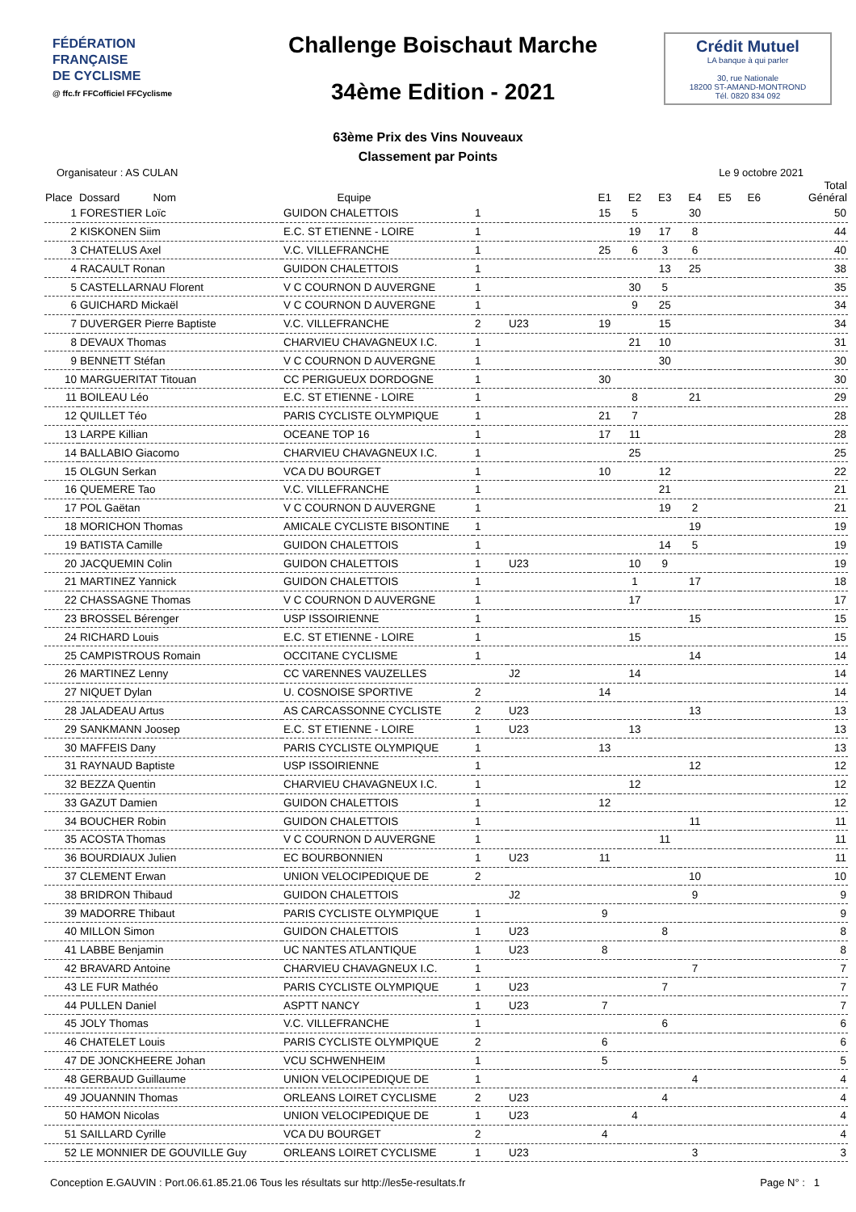FÉDÉRATION
FRANÇAISE
DE CYCLISME
@ ffc.fr FFCofficiel FFCyclisme
Challenge Boischaut Marche
34ème Edition - 2021
Crédit Mutuel
LA banque à qui parler
30, rue Nationale
18200 ST-AMAND-MONTROND
Tél. 0820 834 092
63ème Prix des Vins Nouveaux
Classement par Points
Organisateur : AS CULAN Le 9 octobre 2021
| Place | Dossard Nom | Equipe | | | E1 | E2 | E3 | E4 | E5 | E6 | Total Général |
| --- | --- | --- | --- | --- | --- | --- | --- | --- | --- | --- | --- |
| 1 | FORESTIER Loïc | GUIDON CHALETTOIS | 1 | | 15 | 5 | | 30 | | | 50 |
| 2 | KISKONEN Siim | E.C. ST ETIENNE - LOIRE | 1 | | | 19 | 17 | 8 | | | 44 |
| 3 | CHATELUS Axel | V.C. VILLEFRANCHE | 1 | | 25 | 6 | 3 | 6 | | | 40 |
| 4 | RACAULT Ronan | GUIDON CHALETTOIS | 1 | | | | 13 | 25 | | | 38 |
| 5 | CASTELLARNAU Florent | V C COURNON D AUVERGNE | 1 | | | 30 | 5 | | | | 35 |
| 6 | GUICHARD Mickaël | V C COURNON D AUVERGNE | 1 | | | 9 | 25 | | | | 34 |
| 7 | DUVERGER Pierre Baptiste | V.C. VILLEFRANCHE | 2 | U23 | 19 | | 15 | | | | 34 |
| 8 | DEVAUX Thomas | CHARVIEU CHAVAGNEUX I.C. | 1 | | | 21 | 10 | | | | 31 |
| 9 | BENNETT Stéfan | V C COURNON D AUVERGNE | 1 | | | | 30 | | | | 30 |
| 10 | MARGUERITAT Titouan | CC PERIGUEUX DORDOGNE | 1 | | 30 | | | | | | 30 |
| 11 | BOILEAU Léo | E.C. ST ETIENNE - LOIRE | 1 | | | 8 | | 21 | | | 29 |
| 12 | QUILLET Téo | PARIS CYCLISTE OLYMPIQUE | 1 | | 21 | 7 | | | | | 28 |
| 13 | LARPE Killian | OCEANE TOP 16 | 1 | | 17 | 11 | | | | | 28 |
| 14 | BALLABIO Giacomo | CHARVIEU CHAVAGNEUX I.C. | 1 | | | 25 | | | | | 25 |
| 15 | OLGUN Serkan | VCA DU BOURGET | 1 | | 10 | | 12 | | | | 22 |
| 16 | QUEMERE Tao | V.C. VILLEFRANCHE | 1 | | | | 21 | | | | 21 |
| 17 | POL Gaëtan | V C COURNON D AUVERGNE | 1 | | | | 19 | 2 | | | 21 |
| 18 | MORICHON Thomas | AMICALE CYCLISTE BISONTINE | 1 | | | | | 19 | | | 19 |
| 19 | BATISTA Camille | GUIDON CHALETTOIS | 1 | | | | 14 | 5 | | | 19 |
| 20 | JACQUEMIN Colin | GUIDON CHALETTOIS | 1 | U23 | | 10 | 9 | | | | 19 |
| 21 | MARTINEZ Yannick | GUIDON CHALETTOIS | 1 | | | 1 | | 17 | | | 18 |
| 22 | CHASSAGNE Thomas | V C COURNON D AUVERGNE | 1 | | | 17 | | | | | 17 |
| 23 | BROSSEL Bérenger | USP ISSOIRIENNE | 1 | | | | | 15 | | | 15 |
| 24 | RICHARD Louis | E.C. ST ETIENNE - LOIRE | 1 | | | 15 | | | | | 15 |
| 25 | CAMPISTROUS Romain | OCCITANE CYCLISME | 1 | | | | | 14 | | | 14 |
| 26 | MARTINEZ Lenny | CC VARENNES VAUZELLES | | J2 | | 14 | | | | | 14 |
| 27 | NIQUET Dylan | U. COSNOISE SPORTIVE | 2 | | 14 | | | | | | 14 |
| 28 | JALADEAU Artus | AS CARCASSONNE CYCLISTE | 2 | U23 | | | | 13 | | | 13 |
| 29 | SANKMANN Joosep | E.C. ST ETIENNE - LOIRE | 1 | U23 | | 13 | | | | | 13 |
| 30 | MAFFEIS Dany | PARIS CYCLISTE OLYMPIQUE | 1 | | 13 | | | | | | 13 |
| 31 | RAYNAUD Baptiste | USP ISSOIRIENNE | 1 | | | | | 12 | | | 12 |
| 32 | BEZZA Quentin | CHARVIEU CHAVAGNEUX I.C. | 1 | | | 12 | | | | | 12 |
| 33 | GAZUT Damien | GUIDON CHALETTOIS | 1 | | 12 | | | | | | 12 |
| 34 | BOUCHER Robin | GUIDON CHALETTOIS | 1 | | | | | 11 | | | 11 |
| 35 | ACOSTA Thomas | V C COURNON D AUVERGNE | 1 | | | | 11 | | | | 11 |
| 36 | BOURDIAUX Julien | EC BOURBONNIEN | 1 | U23 | 11 | | | | | | 11 |
| 37 | CLEMENT Erwan | UNION VELOCIPEDIQUE DE | 2 | | | | | 10 | | | 10 |
| 38 | BRIDRON Thibaud | GUIDON CHALETTOIS | | J2 | | | | 9 | | | 9 |
| 39 | MADORRE Thibaut | PARIS CYCLISTE OLYMPIQUE | 1 | | 9 | | | | | | 9 |
| 40 | MILLON Simon | GUIDON CHALETTOIS | 1 | U23 | | | 8 | | | | 8 |
| 41 | LABBE Benjamin | UC NANTES ATLANTIQUE | 1 | U23 | 8 | | | | | | 8 |
| 42 | BRAVARD Antoine | CHARVIEU CHAVAGNEUX I.C. | 1 | | | | | 7 | | | 7 |
| 43 | LE FUR Mathéo | PARIS CYCLISTE OLYMPIQUE | 1 | U23 | | | 7 | | | | 7 |
| 44 | PULLEN Daniel | ASPTT NANCY | 1 | U23 | 7 | | | | | | 7 |
| 45 | JOLY Thomas | V.C. VILLEFRANCHE | 1 | | | | 6 | | | | 6 |
| 46 | CHATELET Louis | PARIS CYCLISTE OLYMPIQUE | 2 | | 6 | | | | | | 6 |
| 47 | DE JONCKHEERE Johan | VCU SCHWENHEIM | 1 | | 5 | | | | | | 5 |
| 48 | GERBAUD Guillaume | UNION VELOCIPEDIQUE DE | 1 | | | | | 4 | | | 4 |
| 49 | JOUANNIN Thomas | ORLEANS LOIRET CYCLISME | 2 | U23 | | | 4 | | | | 4 |
| 50 | HAMON Nicolas | UNION VELOCIPEDIQUE DE | 1 | U23 | | 4 | | | | | 4 |
| 51 | SAILLARD Cyrille | VCA DU BOURGET | 2 | | 4 | | | | | | 4 |
| 52 | LE MONNIER DE GOUVILLE Guy | ORLEANS LOIRET CYCLISME | 1 | U23 | | | | 3 | | | 3 |
Conception E.GAUVIN : Port.06.61.85.21.06 Tous les résultats sur http://les5e-resultats.fr Page N° : 1